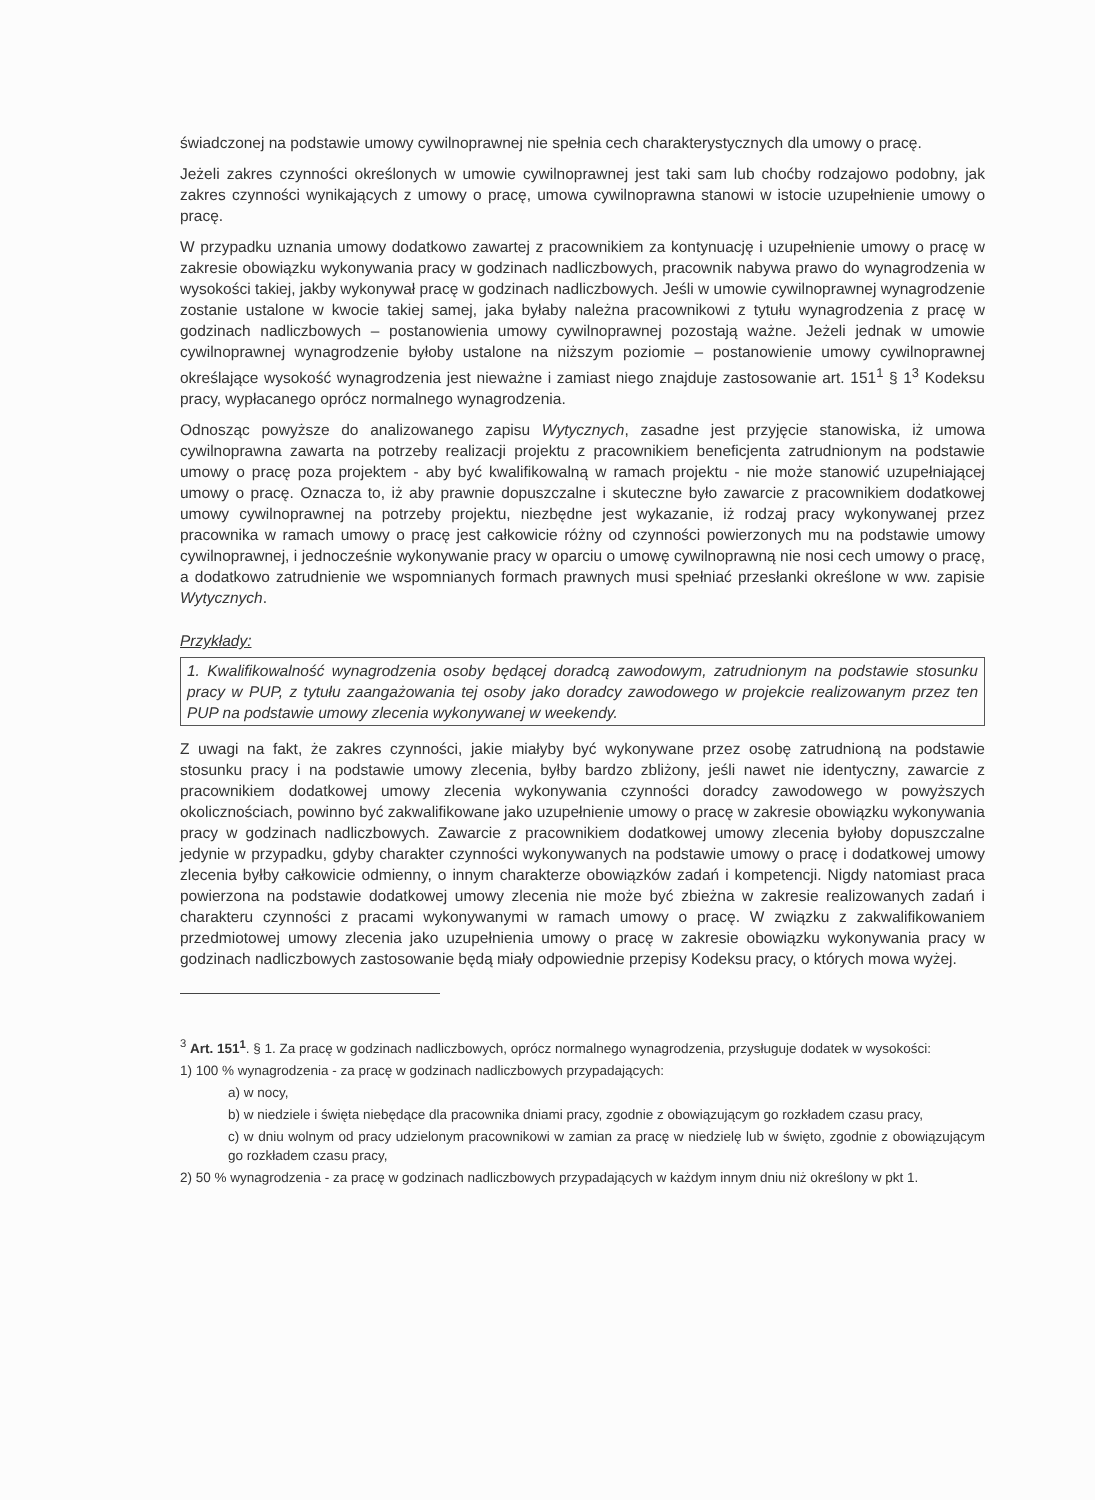świadczonej na podstawie umowy cywilnoprawnej nie spełnia cech charakterystycznych dla umowy o pracę.
Jeżeli zakres czynności określonych w umowie cywilnoprawnej jest taki sam lub choćby rodzajowo podobny, jak zakres czynności wynikających z umowy o pracę, umowa cywilnoprawna stanowi w istocie uzupełnienie umowy o pracę.
W przypadku uznania umowy dodatkowo zawartej z pracownikiem za kontynuację i uzupełnienie umowy o pracę w zakresie obowiązku wykonywania pracy w godzinach nadliczbowych, pracownik nabywa prawo do wynagrodzenia w wysokości takiej, jakby wykonywał pracę w godzinach nadliczbowych. Jeśli w umowie cywilnoprawnej wynagrodzenie zostanie ustalone w kwocie takiej samej, jaka byłaby należna pracownikowi z tytułu wynagrodzenia z pracę w godzinach nadliczbowych – postanowienia umowy cywilnoprawnej pozostają ważne. Jeżeli jednak w umowie cywilnoprawnej wynagrodzenie byłoby ustalone na niższym poziomie – postanowienie umowy cywilnoprawnej określające wysokość wynagrodzenia jest nieważne i zamiast niego znajduje zastosowanie art. 151<sup>1</sup> § 1<sup>3</sup> Kodeksu pracy, wypłacanego oprócz normalnego wynagrodzenia.
Odnosząc powyższe do analizowanego zapisu Wytycznych, zasadne jest przyjęcie stanowiska, iż umowa cywilnoprawna zawarta na potrzeby realizacji projektu z pracownikiem beneficjenta zatrudnionym na podstawie umowy o pracę poza projektem - aby być kwalifikowalną w ramach projektu - nie może stanowić uzupełniającej umowy o pracę. Oznacza to, iż aby prawnie dopuszczalne i skuteczne było zawarcie z pracownikiem dodatkowej umowy cywilnoprawnej na potrzeby projektu, niezbędne jest wykazanie, iż rodzaj pracy wykonywanej przez pracownika w ramach umowy o pracę jest całkowicie różny od czynności powierzonych mu na podstawie umowy cywilnoprawnej, i jednocześnie wykonywanie pracy w oparciu o umowę cywilnoprawną nie nosi cech umowy o pracę, a dodatkowo zatrudnienie we wspomnianych formach prawnych musi spełniać przesłanki określone w ww. zapisie Wytycznych.
Przykłady:
1. Kwalifikowalność wynagrodzenia osoby będącej doradcą zawodowym, zatrudnionym na podstawie stosunku pracy w PUP, z tytułu zaangażowania tej osoby jako doradcy zawodowego w projekcie realizowanym przez ten PUP na podstawie umowy zlecenia wykonywanej w weekendy.
Z uwagi na fakt, że zakres czynności, jakie miałyby być wykonywane przez osobę zatrudnioną na podstawie stosunku pracy i na podstawie umowy zlecenia, byłby bardzo zbliżony, jeśli nawet nie identyczny, zawarcie z pracownikiem dodatkowej umowy zlecenia wykonywania czynności doradcy zawodowego w powyższych okolicznościach, powinno być zakwalifikowane jako uzupełnienie umowy o pracę w zakresie obowiązku wykonywania pracy w godzinach nadliczbowych. Zawarcie z pracownikiem dodatkowej umowy zlecenia byłoby dopuszczalne jedynie w przypadku, gdyby charakter czynności wykonywanych na podstawie umowy o pracę i dodatkowej umowy zlecenia byłby całkowicie odmienny, o innym charakterze obowiązków zadań i kompetencji. Nigdy natomiast praca powierzona na podstawie dodatkowej umowy zlecenia nie może być zbieżna w zakresie realizowanych zadań i charakteru czynności z pracami wykonywanymi w ramach umowy o pracę. W związku z zakwalifikowaniem przedmiotowej umowy zlecenia jako uzupełnienia umowy o pracę w zakresie obowiązku wykonywania pracy w godzinach nadliczbowych zastosowanie będą miały odpowiednie przepisy Kodeksu pracy, o których mowa wyżej.
<sup>3</sup> Art. 151<sup>1</sup>. § 1. Za pracę w godzinach nadliczbowych, oprócz normalnego wynagrodzenia, przysługuje dodatek w wysokości:
1) 100 % wynagrodzenia - za pracę w godzinach nadliczbowych przypadających:
a) w nocy,
b) w niedziele i święta niebędące dla pracownika dniami pracy, zgodnie z obowiązującym go rozkładem czasu pracy,
c) w dniu wolnym od pracy udzielonym pracownikowi w zamian za pracę w niedzielę lub w święto, zgodnie z obowiązującym go rozkładem czasu pracy,
2) 50 % wynagrodzenia - za pracę w godzinach nadliczbowych przypadających w każdym innym dniu niż określony w pkt 1.